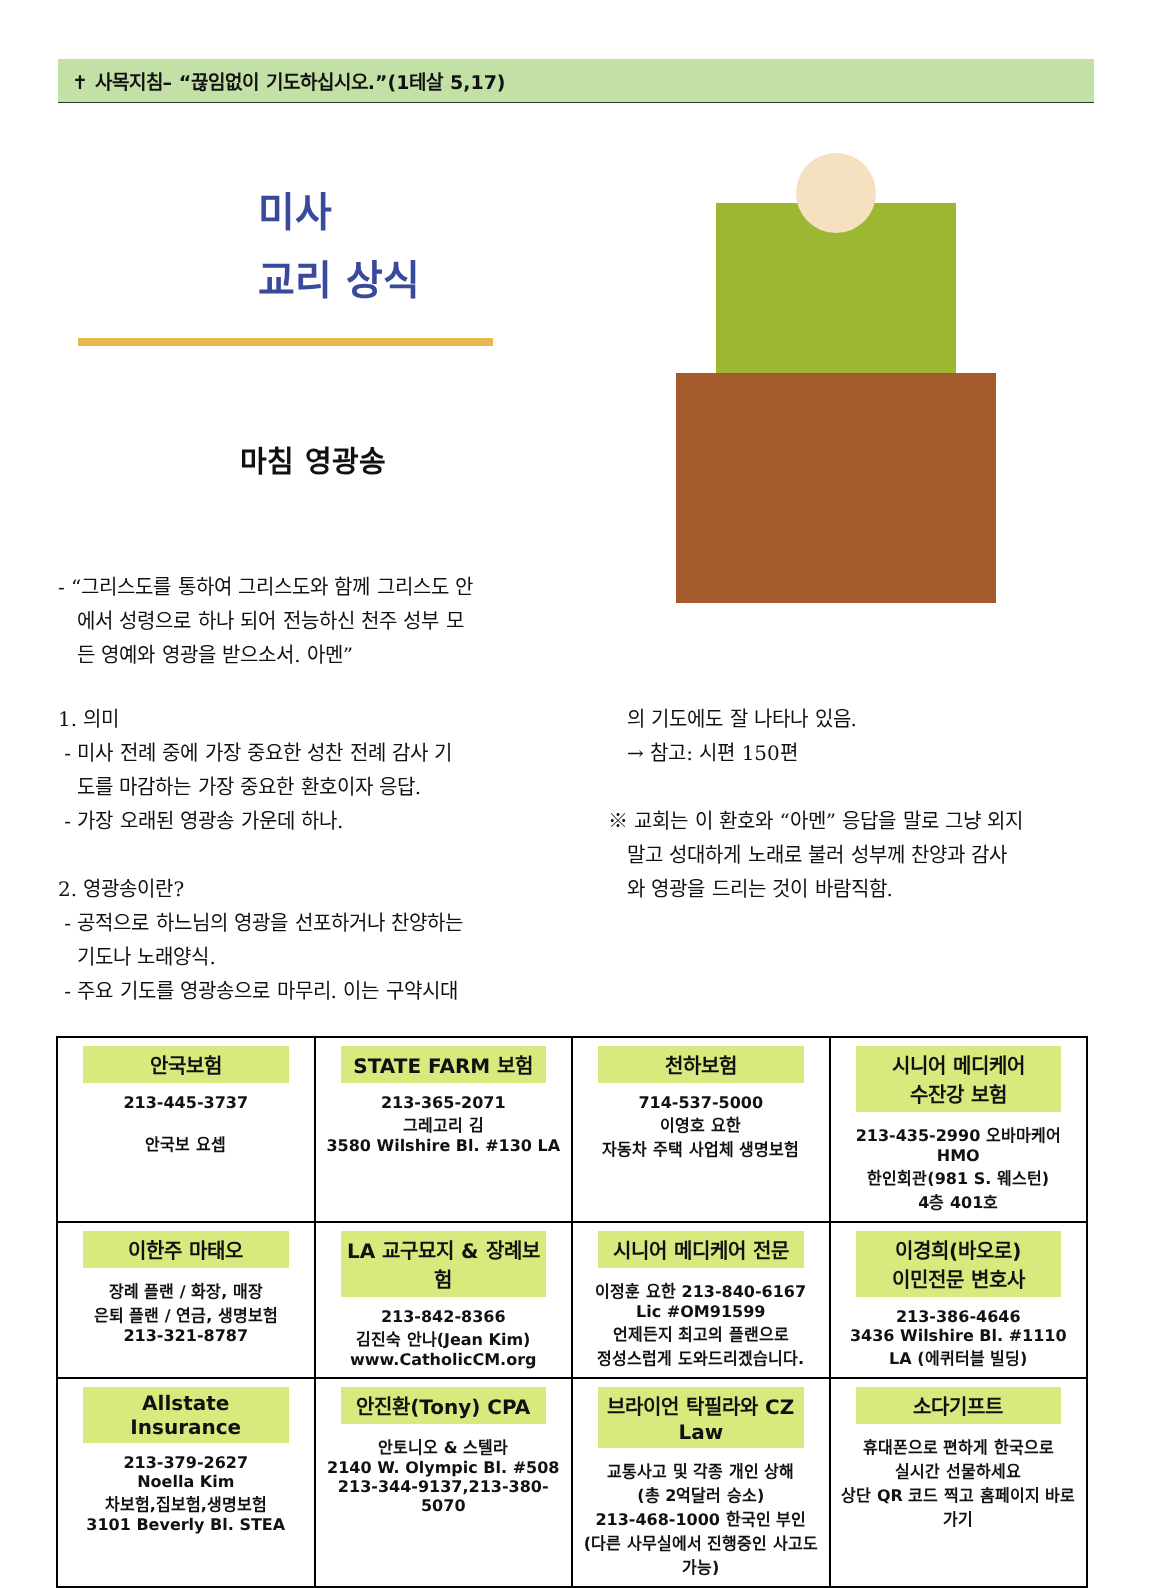✝ 사목지침– “끊임없이 기도하십시오.”(1테살 5,17)
미사
교리 상식
마침 영광송
- “그리스도를 통하여 그리스도와 함께 그리스도 안
에서 성령으로 하나 되어 전능하신 천주 성부 모
든 영예와 영광을 받으소서. 아멘”
1. 의미
- 미사 전례 중에 가장 중요한 성찬 전례 감사 기
도를 마감하는 가장 중요한 환호이자 응답.
- 가장 오래된 영광송 가운데 하나.
2. 영광송이란?
- 공적으로 하느님의 영광을 선포하거나 찬양하는
기도나 노래양식.
- 주요 기도를 영광송으로 마무리. 이는 구약시대
의 기도에도 잘 나타나 있음.
→ 참고: 시편 150편
※ 교회는 이 환호와 “아멘” 응답을 말로 그냥 외지
말고 성대하게 노래로 불러 성부께 찬양과 감사
와 영광을 드리는 것이 바람직함.
| 안국보험 213-445-3737 안국보 요셉 | STATE FARM 보험 213-365-2071 그레고리 김 3580 Wilshire Bl. #130 LA | 천하보험 714-537-5000 이영호 요한 자동차 주택 사업체 생명보험 | 시니어 메디케어 수잔강 보험 213-435-2990 오바마케어 HMO 한인회관(981 S. 웨스턴) 4층 401호 |
| 이한주 마태오 장례 플랜 / 화장, 매장 은퇴 플랜 / 연금, 생명보험 213-321-8787 | LA 교구묘지 & 장례보험 213-842-8366 김진숙 안나(Jean Kim) www.CatholicCM.org | 시니어 메디케어 전문 이정훈 요한 213-840-6167 Lic #OM91599 언제든지 최고의 플랜으로 정성스럽게 도와드리겠습니다. | 이경희(바오로) 이민전문 변호사 213-386-4646 3436 Wilshire Bl. #1110 LA (에퀴터블 빌딩) |
| Allstate Insurance 213-379-2627 Noella Kim 차보험,집보험,생명보험 3101 Beverly Bl. STEA | 안진환(Tony) CPA 안토니오 & 스텔라 2140 W. Olympic Bl. #508 213-344-9137,213-380-5070 | 브라이언 탁필라와 CZ Law 교통사고 및 각종 개인 상해 (총 2억달러 승소) 213-468-1000 한국인 부인 (다른 사무실에서 진행중인 사고도 가능) | 소다기프트 휴대폰으로 편하게 한국으로 실시간 선물하세요 상단 QR 코드 찍고 홈페이지 바로가기 |